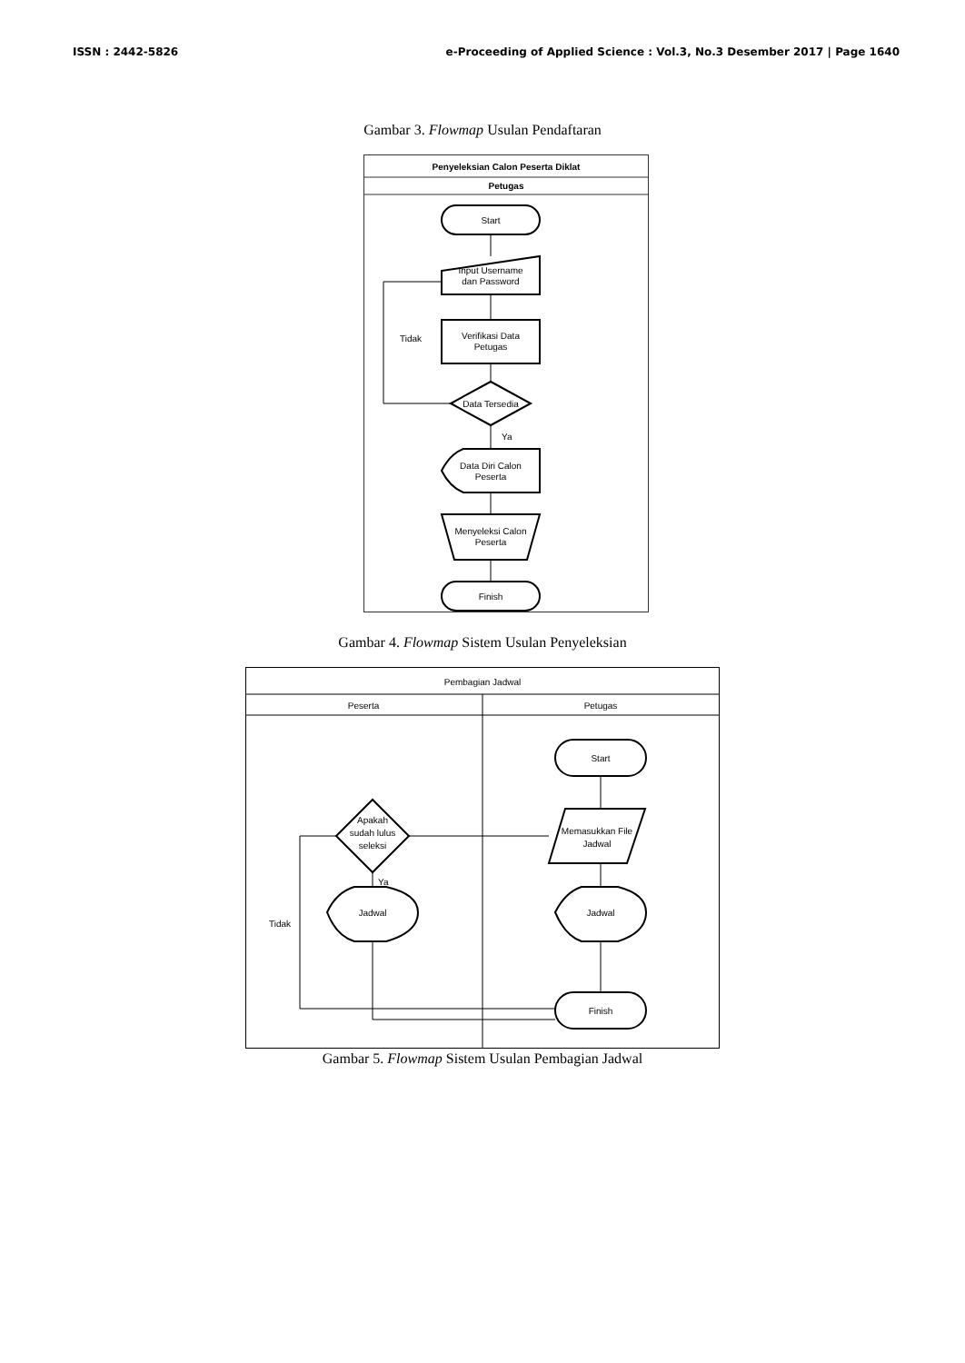ISSN : 2442-5826 e-Proceeding of Applied Science : Vol.3, No.3 Desember 2017 | Page 1640
Gambar 3. Flowmap Usulan Pendaftaran
Penyeleksian Calon Peserta Diklat
Petugas
Start
Input Username
dan Password
Verifikasi Data
Petugas
Data Tersedia
Tidak
Ya
Data Diri Calon
Peserta
Menyeleksi Calon
Peserta
Finish
Gambar 4. Flowmap Sistem Usulan Penyeleksian
Pembagian Jadwal
Peserta
Petugas
Start
Memasukkan File
Jadwal
Jadwal
Finish
Apakah
sudah lulus
seleksi
Ya
Jadwal
Tidak
Gambar 5. Flowmap Sistem Usulan Pembagian Jadwal